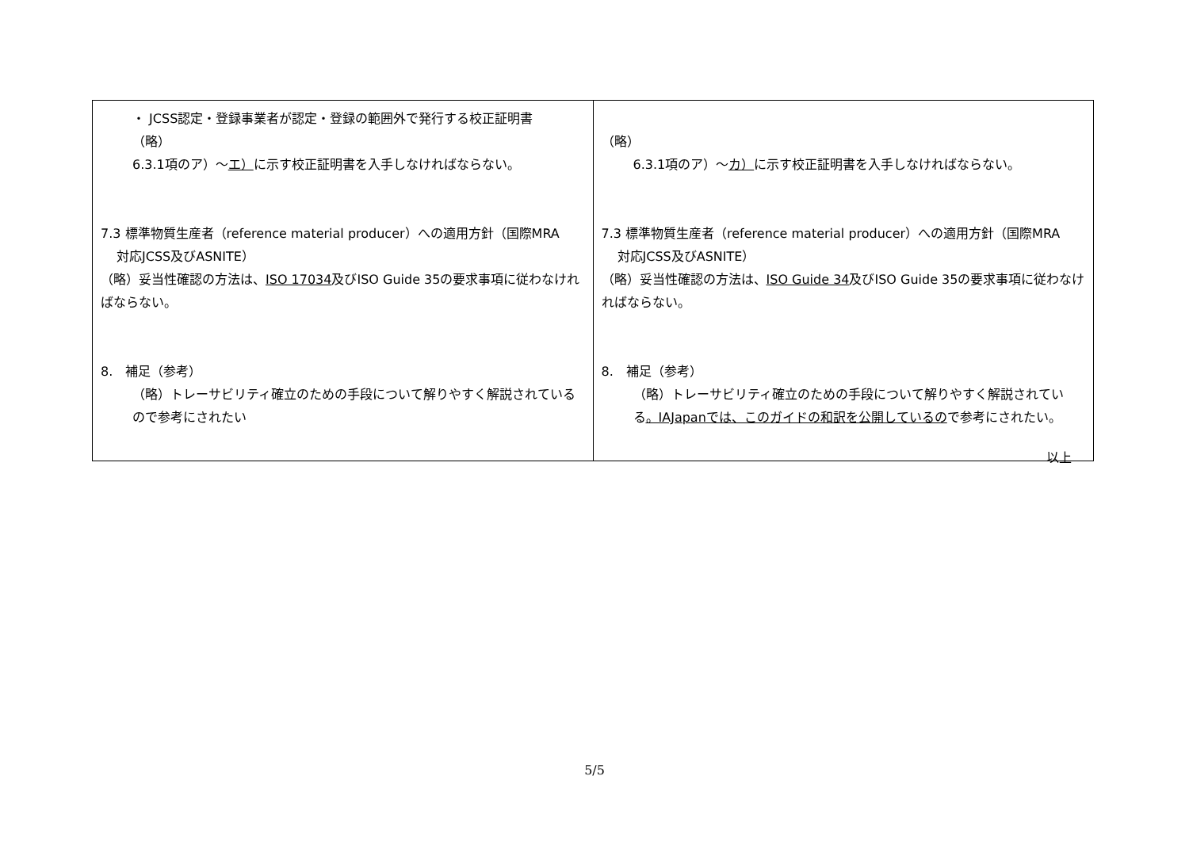| ・ JCSS認定・登録事業者が認定・登録の範囲外で発行する校正証明書 （略） 6.3.1項のア）～ エ） に示す校正証明書を入手しなければならない。 7.3 標準物質生産者（reference material producer）への適用方針（国際MRA 対応JCSS及びASNITE） （略）妥当性確認の方法は、 ISO 17034 及びISO Guide 35の要求事項に従わなければならない。 8. 補足（参考） （略）トレーサビリティ確立のための手段について解りやすく解説されているので参考にされたい | （略） 6.3.1項のア）～ カ） に示す校正証明書を入手しなければならない。 7.3 標準物質生産者（reference material producer）への適用方針（国際MRA 対応JCSS及びASNITE） （略）妥当性確認の方法は、 ISO Guide 34 及びISO Guide 35の要求事項に従わなければならない。 8. 補足（参考） （略）トレーサビリティ確立のための手段について解りやすく解説されている 。IAJapanでは、このガイドの和訳を公開しているの で参考にされたい。 |
以上
5/5